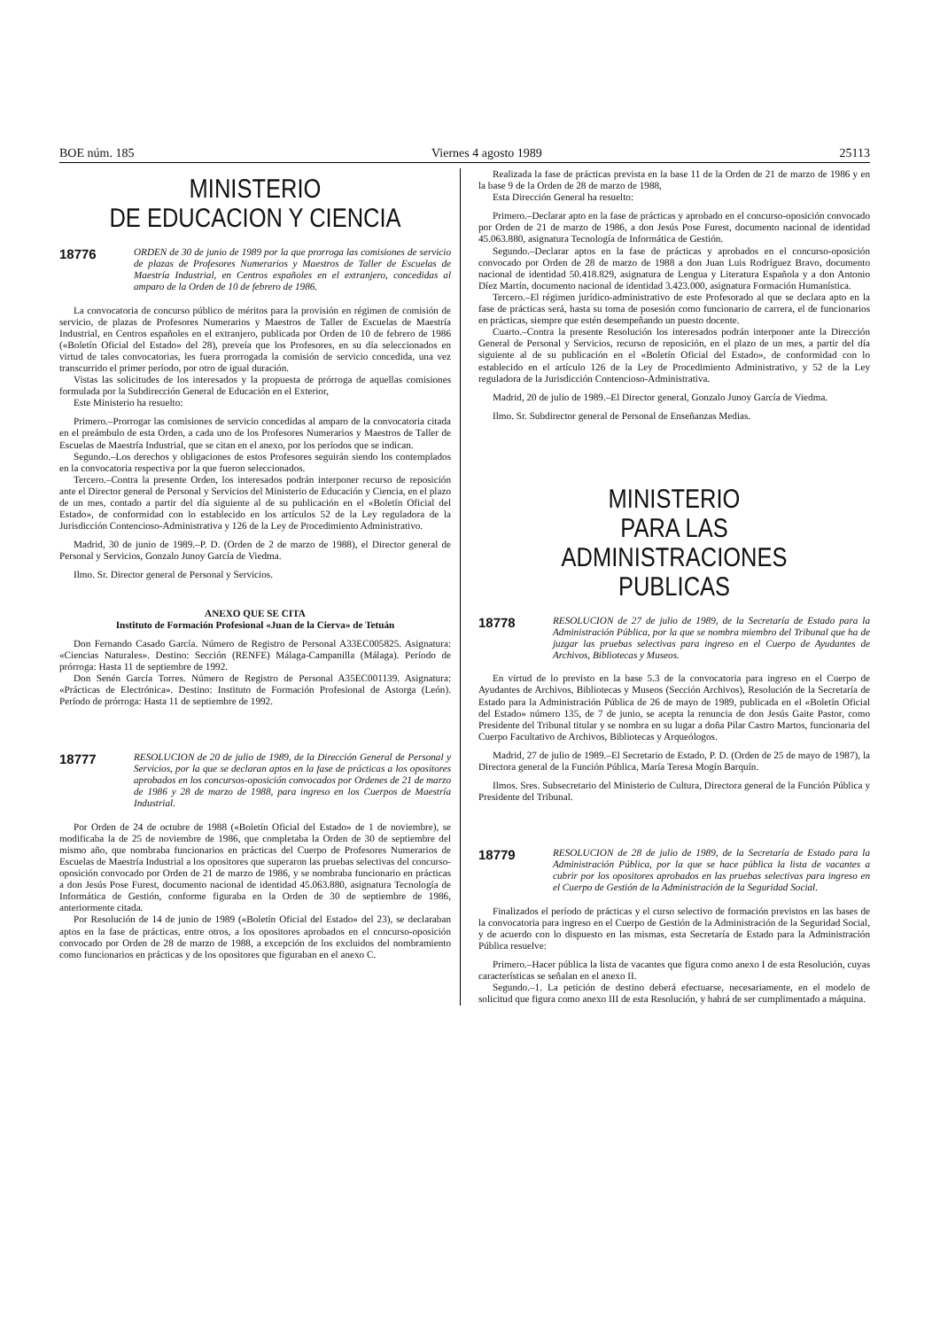BOE núm. 185 Viernes 4 agosto 1989 25113
MINISTERIO
DE EDUCACION Y CIENCIA
18776 ORDEN de 30 de junio de 1989 por la que prorroga las comisiones de servicio de plazas de Profesores Numerarios y Maestros de Taller de Escuelas de Maestría Industrial, en Centros españoles en el extranjero, concedidas al amparo de la Orden de 10 de febrero de 1986.
La convocatoria de concurso público de méritos para la provisión en régimen de comisión de servicio, de plazas de Profesores Numerarios y Maestros de Taller de Escuelas de Maestría Industrial, en Centros españoles en el extranjero, publicada por Orden de 10 de febrero de 1986 («Boletín Oficial del Estado» del 28), preveía que los Profesores, en su día seleccionados en virtud de tales convocatorias, les fuera prorrogada la comisión de servicio concedida, una vez transcurrido el primer período, por otro de igual duración.
Vistas las solicitudes de los interesados y la propuesta de prórroga de aquellas comisiones formulada por la Subdirección General de Educación en el Exterior,
Este Ministerio ha resuelto:
Primero.–Prorrogar las comisiones de servicio concedidas al amparo de la convocatoria citada en el preámbulo de esta Orden, a cada uno de los Profesores Numerarios y Maestros de Taller de Escuelas de Maestría Industrial, que se citan en el anexo, por los períodos que se indican.
Segundo.–Los derechos y obligaciones de estos Profesores seguirán siendo los contemplados en la convocatoria respectiva por la que fueron seleccionados.
Tercero.–Contra la presente Orden, los interesados podrán interponer recurso de reposición ante el Director general de Personal y Servicios del Ministerio de Educación y Ciencia, en el plazo de un mes, contado a partir del día siguiente al de su publicación en el «Boletín Oficial del Estado», de conformidad con lo establecido en los artículos 52 de la Ley reguladora de la Jurisdicción Contencioso-Administrativa y 126 de la Ley de Procedimiento Administrativo.
Madrid, 30 de junio de 1989.–P. D. (Orden de 2 de marzo de 1988), el Director general de Personal y Servicios, Gonzalo Junoy García de Viedma.
Ilmo. Sr. Director general de Personal y Servicios.
ANEXO QUE SE CITA
Instituto de Formación Profesional «Juan de la Cierva» de Tetuán
Don Fernando Casado García. Número de Registro de Personal A33EC005825. Asignatura: «Ciencias Naturales». Destino: Sección (RENFE) Málaga-Campanilla (Málaga). Período de prórroga: Hasta 11 de septiembre de 1992.
Don Senén García Torres. Número de Registro de Personal A35EC001139. Asignatura: «Prácticas de Electrónica». Destino: Instituto de Formación Profesional de Astorga (León). Período de prórroga: Hasta 11 de septiembre de 1992.
18777 RESOLUCION de 20 de julio de 1989, de la Dirección General de Personal y Servicios, por la que se declaran aptos en la fase de prácticas a los opositores aprobados en los concursos-oposición convocados por Ordenes de 21 de marzo de 1986 y 28 de marzo de 1988, para ingreso en los Cuerpos de Maestría Industrial.
Por Orden de 24 de octubre de 1988 («Boletín Oficial del Estado» de 1 de noviembre), se modificaba la de 25 de noviembre de 1986, que completaba la Orden de 30 de septiembre del mismo año, que nombraba funcionarios en prácticas del Cuerpo de Profesores Numerarios de Escuelas de Maestría Industrial a los opositores que superaron las pruebas selectivas del concurso-oposición convocado por Orden de 21 de marzo de 1986, y se nombraba funcionario en prácticas a don Jesús Pose Furest, documento nacional de identidad 45.063.880, asignatura Tecnología de Informática de Gestión, conforme figuraba en la Orden de 30 de septiembre de 1986, anteriormente citada.
Por Resolución de 14 de junio de 1989 («Boletín Oficial del Estado» del 23), se declaraban aptos en la fase de prácticas, entre otros, a los opositores aprobados en el concurso-oposición convocado por Orden de 28 de marzo de 1988, a excepción de los excluidos del nombramiento como funcionarios en prácticas y de los opositores que figuraban en el anexo C.
Realizada la fase de prácticas prevista en la base 11 de la Orden de 21 de marzo de 1986 y en la base 9 de la Orden de 28 de marzo de 1988,
Esta Dirección General ha resuelto:
Primero.–Declarar apto en la fase de prácticas y aprobado en el concurso-oposición convocado por Orden de 21 de marzo de 1986, a don Jesús Pose Furest, documento nacional de identidad 45.063.880, asignatura Tecnología de Informática de Gestión.
Segundo.–Declarar aptos en la fase de prácticas y aprobados en el concurso-oposición convocado por Orden de 28 de marzo de 1988 a don Juan Luis Rodríguez Bravo, documento nacional de identidad 50.418.829, asignatura de Lengua y Literatura Española y a don Antonio Díez Martín, documento nacional de identidad 3.423.000, asignatura Formación Humanística.
Tercero.–El régimen jurídico-administrativo de este Profesorado al que se declara apto en la fase de prácticas será, hasta su toma de posesión como funcionario de carrera, el de funcionarios en prácticas, siempre que estén desempeñando un puesto docente.
Cuarto.–Contra la presente Resolución los interesados podrán interponer ante la Dirección General de Personal y Servicios, recurso de reposición, en el plazo de un mes, a partir del día siguiente al de su publicación en el «Boletín Oficial del Estado», de conformidad con lo establecido en el artículo 126 de la Ley de Procedimiento Administrativo, y 52 de la Ley reguladora de la Jurisdicción Contencioso-Administrativa.
Madrid, 20 de julio de 1989.–El Director general, Gonzalo Junoy García de Viedma.
Ilmo. Sr. Subdirector general de Personal de Enseñanzas Medias.
MINISTERIO
PARA LAS ADMINISTRACIONES
PUBLICAS
18778 RESOLUCION de 27 de julio de 1989, de la Secretaría de Estado para la Administración Pública, por la que se nombra miembro del Tribunal que ha de juzgar las pruebas selectivas para ingreso en el Cuerpo de Ayudantes de Archivos, Bibliotecas y Museos.
En virtud de lo previsto en la base 5.3 de la convocatoria para ingreso en el Cuerpo de Ayudantes de Archivos, Bibliotecas y Museos (Sección Archivos), Resolución de la Secretaría de Estado para la Administración Pública de 26 de mayo de 1989, publicada en el «Boletín Oficial del Estado» número 135, de 7 de junio, se acepta la renuncia de don Jesús Gaite Pastor, como Presidente del Tribunal titular y se nombra en su lugar a doña Pilar Castro Martos, funcionaria del Cuerpo Facultativo de Archivos, Bibliotecas y Arqueólogos.
Madrid, 27 de julio de 1989.–El Secretario de Estado, P. D. (Orden de 25 de mayo de 1987), la Directora general de la Función Pública, María Teresa Mogín Barquín.
Ilmos. Sres. Subsecretario del Ministerio de Cultura, Directora general de la Función Pública y Presidente del Tribunal.
18779 RESOLUCION de 28 de julio de 1989, de la Secretaría de Estado para la Administración Pública, por la que se hace pública la lista de vacantes a cubrir por los opositores aprobados en las pruebas selectivas para ingreso en el Cuerpo de Gestión de la Administración de la Seguridad Social.
Finalizados el período de prácticas y el curso selectivo de formación previstos en las bases de la convocatoria para ingreso en el Cuerpo de Gestión de la Administración de la Seguridad Social, y de acuerdo con lo dispuesto en las mismas, esta Secretaría de Estado para la Administración Pública resuelve:
Primero.–Hacer pública la lista de vacantes que figura como anexo I de esta Resolución, cuyas características se señalan en el anexo II.
Segundo.–1. La petición de destino deberá efectuarse, necesariamente, en el modelo de solicitud que figura como anexo III de esta Resolución, y habrá de ser cumplimentado a máquina.